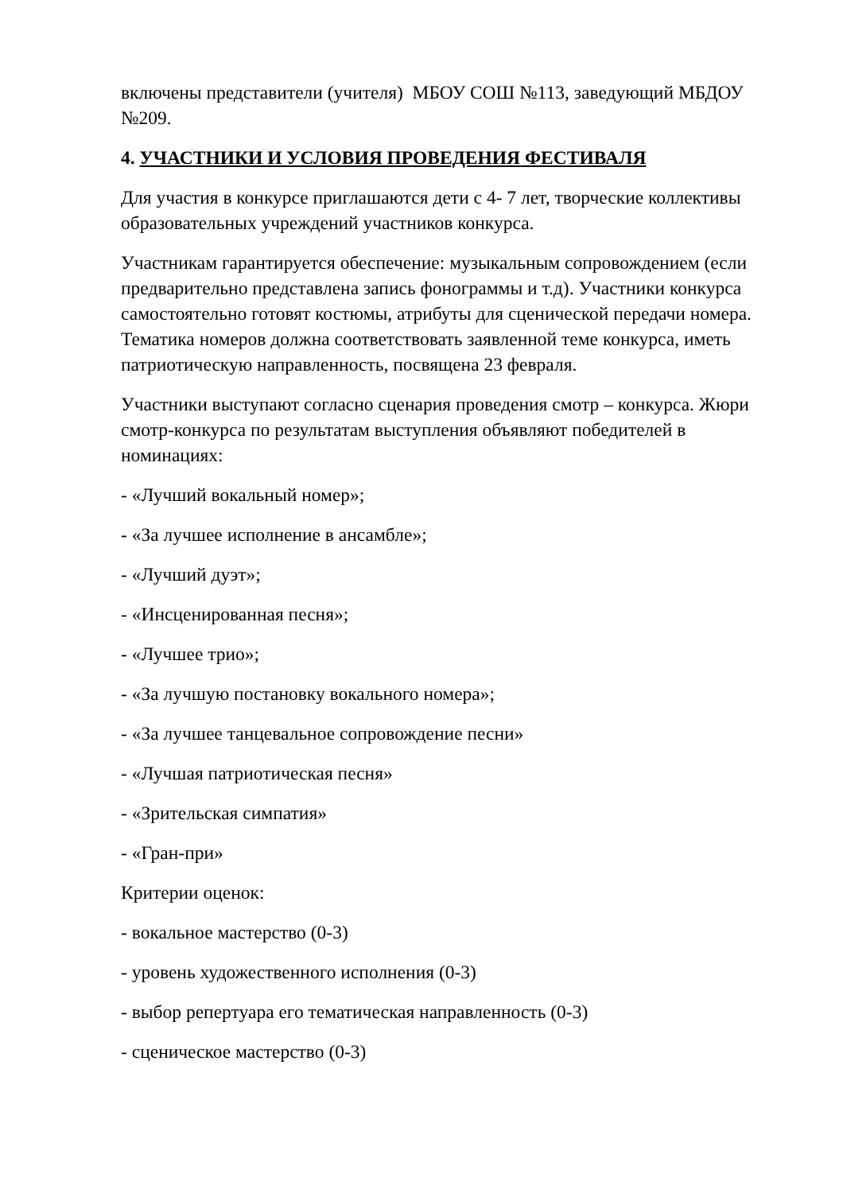включены представители (учителя) МБОУ СОШ №113, заведующий МБДОУ №209.
4. УЧАСТНИКИ И УСЛОВИЯ ПРОВЕДЕНИЯ ФЕСТИВАЛЯ
Для участия в конкурсе приглашаются дети с 4- 7 лет, творческие коллективы образовательных учреждений участников конкурса.
Участникам гарантируется обеспечение: музыкальным сопровождением (если предварительно представлена запись фонограммы и т.д). Участники конкурса самостоятельно готовят костюмы, атрибуты для сценической передачи номера. Тематика номеров должна соответствовать заявленной теме конкурса, иметь патриотическую направленность, посвящена 23 февраля.
Участники выступают согласно сценария проведения смотр – конкурса. Жюри смотр-конкурса по результатам выступления объявляют победителей в номинациях:
- «Лучший вокальный номер»;
- «За лучшее исполнение в ансамбле»;
- «Лучший дуэт»;
- «Инсценированная песня»;
- «Лучшее трио»;
- «За лучшую постановку вокального номера»;
- «За лучшее танцевальное сопровождение песни»
- «Лучшая патриотическая песня»
- «Зрительская симпатия»
- «Гран-при»
Критерии оценок:
- вокальное мастерство (0-3)
- уровень художественного исполнения (0-3)
- выбор репертуара его тематическая направленность (0-3)
- сценическое мастерство (0-3)